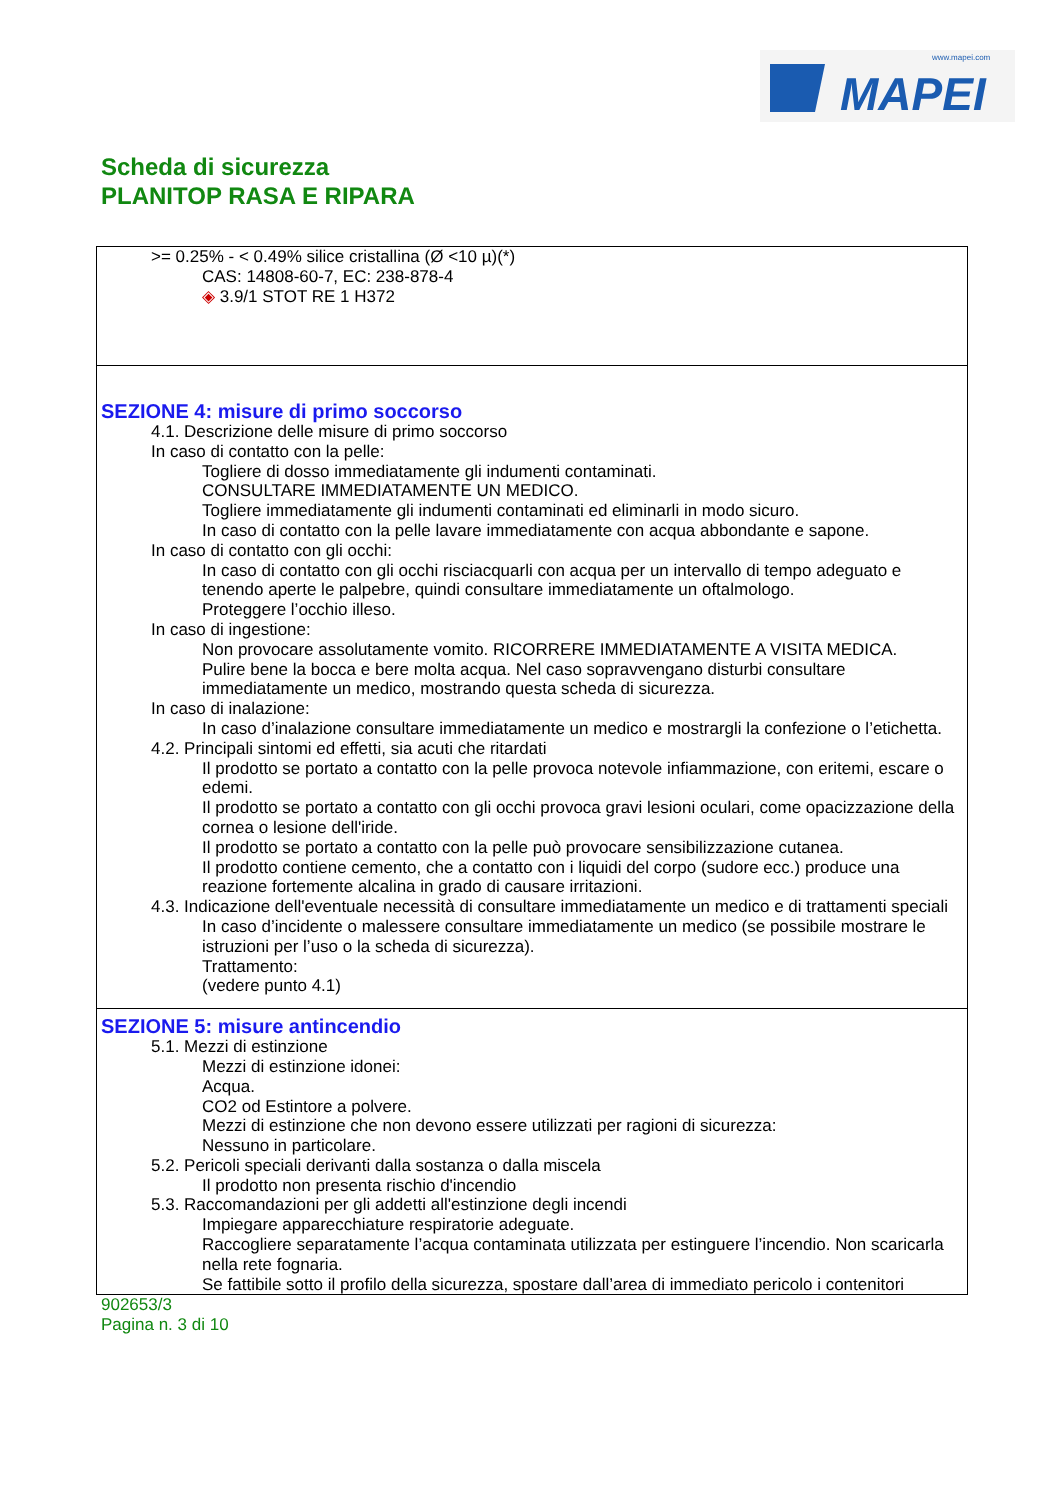www.mapei.com
MAPEI
Scheda di sicurezza
PLANITOP RASA E RIPARA
>= 0.25% - < 0.49% silice cristallina (Ø <10 µ)(*)
CAS: 14808-60-7, EC: 238-878-4
◈ 3.9/1 STOT RE 1 H372
SEZIONE 4: misure di primo soccorso
4.1. Descrizione delle misure di primo soccorso
In caso di contatto con la pelle:
Togliere di dosso immediatamente gli indumenti contaminati.
CONSULTARE IMMEDIATAMENTE UN MEDICO.
Togliere immediatamente gli indumenti contaminati ed eliminarli in modo sicuro.
In caso di contatto con la pelle lavare immediatamente con acqua abbondante e sapone.
In caso di contatto con gli occhi:
In caso di contatto con gli occhi risciacquarli con acqua per un intervallo di tempo adeguato e tenendo aperte le palpebre, quindi consultare immediatamente un oftalmologo.
Proteggere l’occhio illeso.
In caso di ingestione:
Non provocare assolutamente vomito. RICORRERE IMMEDIATAMENTE A VISITA MEDICA.
Pulire bene la bocca e bere molta acqua. Nel caso sopravvengano disturbi consultare immediatamente un medico, mostrando questa scheda di sicurezza.
In caso di inalazione:
In caso d’inalazione consultare immediatamente un medico e mostrargli la confezione o l’etichetta.
4.2. Principali sintomi ed effetti, sia acuti che ritardati
Il prodotto se portato a contatto con la pelle provoca notevole infiammazione, con eritemi, escare o edemi.
Il prodotto se portato a contatto con gli occhi provoca gravi lesioni oculari, come opacizzazione della cornea o lesione dell'iride.
Il prodotto se portato a contatto con la pelle può provocare sensibilizzazione cutanea.
Il prodotto contiene cemento, che a contatto con i liquidi del corpo (sudore ecc.) produce una reazione fortemente alcalina in grado di causare irritazioni.
4.3. Indicazione dell'eventuale necessità di consultare immediatamente un medico e di trattamenti speciali
In caso d’incidente o malessere consultare immediatamente un medico (se possibile mostrare le istruzioni per l’uso o la scheda di sicurezza).
Trattamento:
(vedere punto 4.1)
SEZIONE 5: misure antincendio
5.1. Mezzi di estinzione
Mezzi di estinzione idonei:
Acqua.
CO2 od Estintore a polvere.
Mezzi di estinzione che non devono essere utilizzati per ragioni di sicurezza:
Nessuno in particolare.
5.2. Pericoli speciali derivanti dalla sostanza o dalla miscela
Il prodotto non presenta rischio d'incendio
5.3. Raccomandazioni per gli addetti all'estinzione degli incendi
Impiegare apparecchiature respiratorie adeguate.
Raccogliere separatamente l’acqua contaminata utilizzata per estinguere l’incendio. Non scaricarla nella rete fognaria.
Se fattibile sotto il profilo della sicurezza, spostare dall’area di immediato pericolo i contenitori
902653/3
Pagina n. 3 di 10